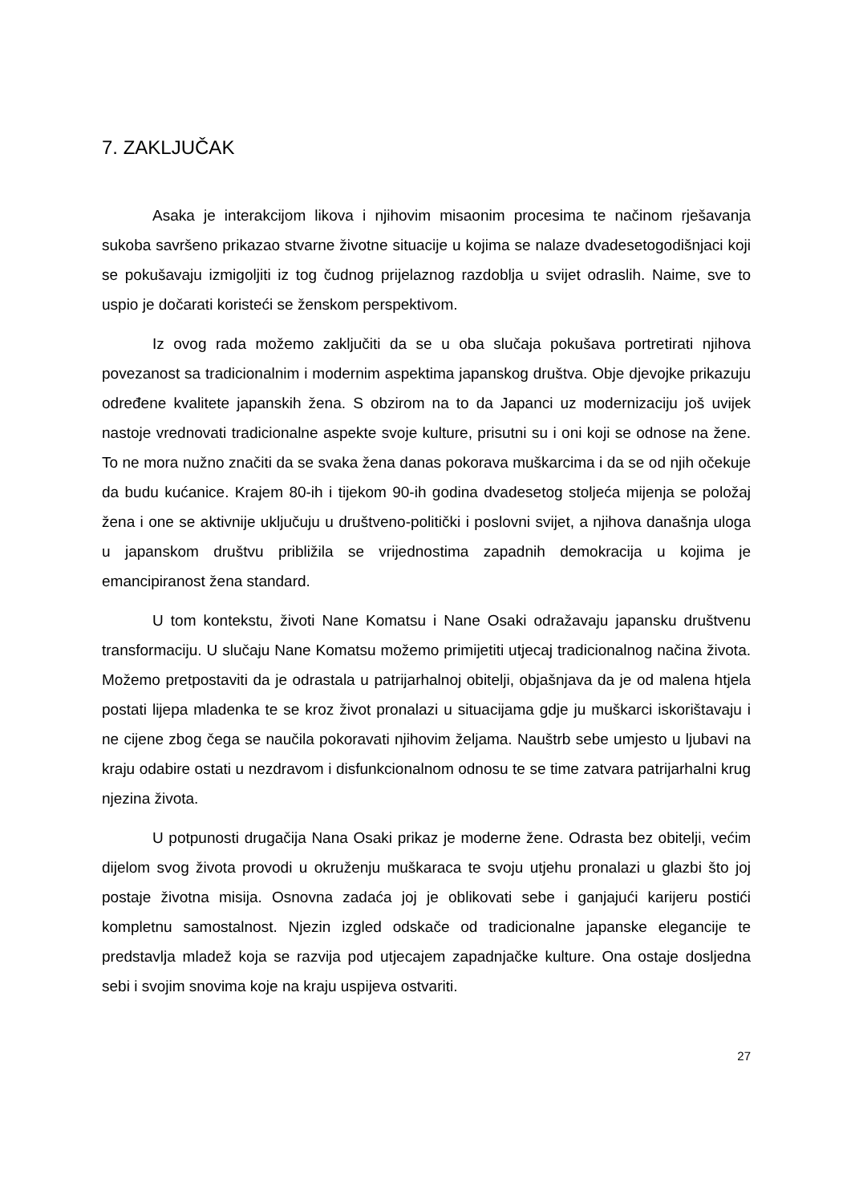7. ZAKLJUČAK
Asaka je interakcijom likova i njihovim misaonim procesima te načinom rješavanja sukoba savršeno prikazao stvarne životne situacije u kojima se nalaze dvadesetogodišnjaci koji se pokušavaju izmigoljiti iz tog čudnog prijelaznog razdoblja u svijet odraslih. Naime, sve to uspio je dočarati koristeći se ženskom perspektivom.
Iz ovog rada možemo zaključiti da se u oba slučaja pokušava portretirati njihova povezanost sa tradicionalnim i modernim aspektima japanskog društva. Obje djevojke prikazuju određene kvalitete japanskih žena. S obzirom na to da Japanci uz modernizaciju još uvijek nastoje vrednovati tradicionalne aspekte svoje kulture, prisutni su i oni koji se odnose na žene. To ne mora nužno značiti da se svaka žena danas pokorava muškarcima i da se od njih očekuje da budu kućanice. Krajem 80-ih i tijekom 90-ih godina dvadesetog stoljeća mijenja se položaj žena i one se aktivnije uključuju u društveno-politički i poslovni svijet, a njihova današnja uloga u japanskom društvu približila se vrijednostima zapadnih demokracija u kojima je emancipiranost žena standard.
U tom kontekstu, životi Nane Komatsu i Nane Osaki odražavaju japansku društvenu transformaciju. U slučaju Nane Komatsu možemo primijetiti utjecaj tradicionalnog načina života. Možemo pretpostaviti da je odrastala u patrijarhalnoj obitelji, objašnjava da je od malena htjela postati lijepa mladenka te se kroz život pronalazi u situacijama gdje ju muškarci iskorištavaju i ne cijene zbog čega se naučila pokoravati njihovim željama. Nauštrb sebe umjesto u ljubavi na kraju odabire ostati u nezdravom i disfunkcionalnom odnosu te se time zatvara patrijarhalni krug njezina života.
U potpunosti drugačija Nana Osaki prikaz je moderne žene. Odrasta bez obitelji, većim dijelom svog života provodi u okruženju muškaraca te svoju utjehu pronalazi u glazbi što joj postaje životna misija. Osnovna zadaća joj je oblikovati sebe i ganjajući karijeru postići kompletnu samostalnost. Njezin izgled odskače od tradicionalne japanske elegancije te predstavlja mladež koja se razvija pod utjecajem zapadnjačke kulture. Ona ostaje dosljedna sebi i svojim snovima koje na kraju uspijeva ostvariti.
27